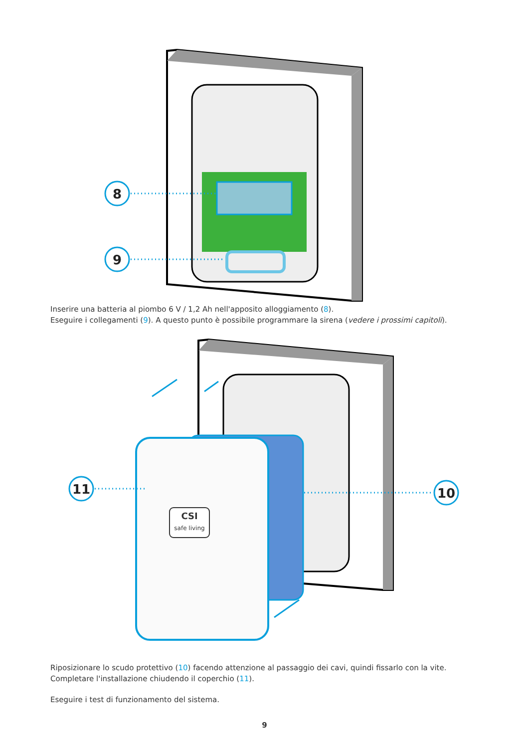8
9
Inserire una batteria al piombo 6 V / 1,2 Ah nell'apposito alloggiamento (8).
Eseguire i collegamenti (9). A questo punto è possibile programmare la sirena (vedere i prossimi capitoli).
CSI
safe living
11
10
Riposizionare lo scudo protettivo (10) facendo attenzione al passaggio dei cavi, quindi fissarlo con la vite.
Completare l'installazione chiudendo il coperchio (11).
Eseguire i test di funzionamento del sistema.
9